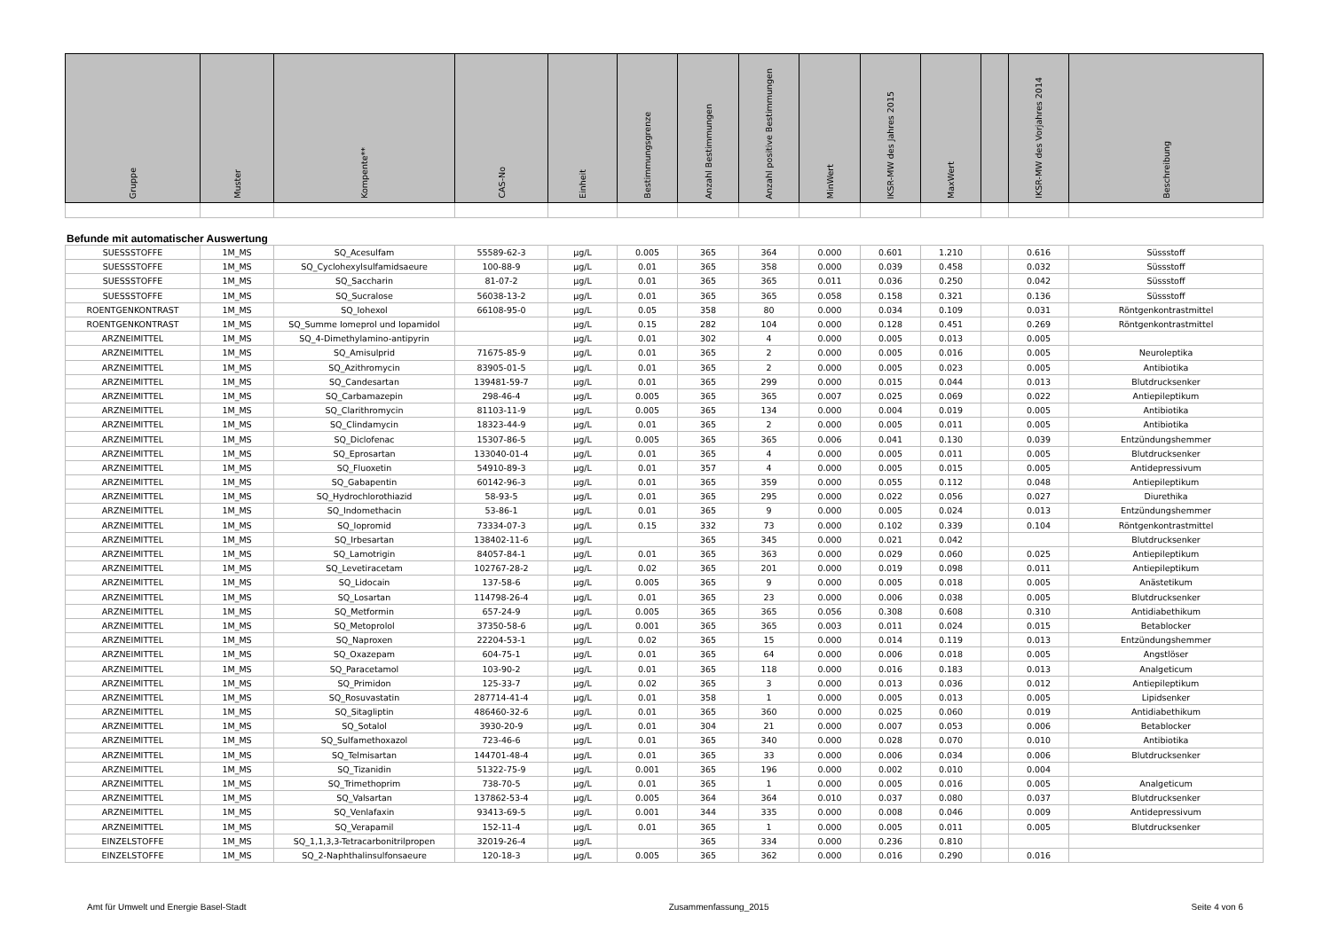| Gruppe | Muster | Kompente** | CAS-No | Einheit | Bestimmungsgrenze | Anzahl Bestimmungen | Anzahl positive Bestimmungen | MinWert | IKSR-MW des Jahres 2015 | MaxWert | | IKSR-MW des Vorjahres 2014 | Beschreibung |
| --- | --- | --- | --- | --- | --- | --- | --- | --- | --- | --- | --- | --- | --- |
Befunde mit automatischer Auswertung
| SUESSSTOFFE | 1M_MS | SQ_Acesulfam | 55589-62-3 | µg/L | 0.005 | 365 | 364 | 0.000 | 0.601 | 1.210 | | 0.616 | Süssstoff |
| SUESSSTOFFE | 1M_MS | SQ_Cyclohexylsulfamidsaeure | 100-88-9 | µg/L | 0.01 | 365 | 358 | 0.000 | 0.039 | 0.458 | | 0.032 | Süssstoff |
| SUESSSTOFFE | 1M_MS | SQ_Saccharin | 81-07-2 | µg/L | 0.01 | 365 | 365 | 0.011 | 0.036 | 0.250 | | 0.042 | Süssstoff |
| SUESSSTOFFE | 1M_MS | SQ_Sucralose | 56038-13-2 | µg/L | 0.01 | 365 | 365 | 0.058 | 0.158 | 0.321 | | 0.136 | Süssstoff |
| ROENTGENKONTRAST | 1M_MS | SQ_Iohexol | 66108-95-0 | µg/L | 0.05 | 358 | 80 | 0.000 | 0.034 | 0.109 | | 0.031 | Röntgenkontrastmittel |
| ROENTGENKONTRAST | 1M_MS | SQ_Summe Iomeprol und Iopamidol | | µg/L | 0.15 | 282 | 104 | 0.000 | 0.128 | 0.451 | | 0.269 | Röntgenkontrastmittel |
| ARZNEIMITTEL | 1M_MS | SQ_4-Dimethylamino-antipyrin | | µg/L | 0.01 | 302 | 4 | 0.000 | 0.005 | 0.013 | | 0.005 | |
| ARZNEIMITTEL | 1M_MS | SQ_Amisulprid | 71675-85-9 | µg/L | 0.01 | 365 | 2 | 0.000 | 0.005 | 0.016 | | 0.005 | Neuroleptika |
| ARZNEIMITTEL | 1M_MS | SQ_Azithromycin | 83905-01-5 | µg/L | 0.01 | 365 | 2 | 0.000 | 0.005 | 0.023 | | 0.005 | Antibiotika |
| ARZNEIMITTEL | 1M_MS | SQ_Candesartan | 139481-59-7 | µg/L | 0.01 | 365 | 299 | 0.000 | 0.015 | 0.044 | | 0.013 | Blutdrucksenker |
| ARZNEIMITTEL | 1M_MS | SQ_Carbamazepin | 298-46-4 | µg/L | 0.005 | 365 | 365 | 0.007 | 0.025 | 0.069 | | 0.022 | Antiepileptikum |
| ARZNEIMITTEL | 1M_MS | SQ_Clarithromycin | 81103-11-9 | µg/L | 0.005 | 365 | 134 | 0.000 | 0.004 | 0.019 | | 0.005 | Antibiotika |
| ARZNEIMITTEL | 1M_MS | SQ_Clindamycin | 18323-44-9 | µg/L | 0.01 | 365 | 2 | 0.000 | 0.005 | 0.011 | | 0.005 | Antibiotika |
| ARZNEIMITTEL | 1M_MS | SQ_Diclofenac | 15307-86-5 | µg/L | 0.005 | 365 | 365 | 0.006 | 0.041 | 0.130 | | 0.039 | Entzündungshemmer |
| ARZNEIMITTEL | 1M_MS | SQ_Eprosartan | 133040-01-4 | µg/L | 0.01 | 365 | 4 | 0.000 | 0.005 | 0.011 | | 0.005 | Blutdrucksenker |
| ARZNEIMITTEL | 1M_MS | SQ_Fluoxetin | 54910-89-3 | µg/L | 0.01 | 357 | 4 | 0.000 | 0.005 | 0.015 | | 0.005 | Antidepressivum |
| ARZNEIMITTEL | 1M_MS | SQ_Gabapentin | 60142-96-3 | µg/L | 0.01 | 365 | 359 | 0.000 | 0.055 | 0.112 | | 0.048 | Antiepileptikum |
| ARZNEIMITTEL | 1M_MS | SQ_Hydrochlorothiazid | 58-93-5 | µg/L | 0.01 | 365 | 295 | 0.000 | 0.022 | 0.056 | | 0.027 | Diurethika |
| ARZNEIMITTEL | 1M_MS | SQ_Indomethacin | 53-86-1 | µg/L | 0.01 | 365 | 9 | 0.000 | 0.005 | 0.024 | | 0.013 | Entzündungshemmer |
| ARZNEIMITTEL | 1M_MS | SQ_Iopromid | 73334-07-3 | µg/L | 0.15 | 332 | 73 | 0.000 | 0.102 | 0.339 | | 0.104 | Röntgenkontrastmittel |
| ARZNEIMITTEL | 1M_MS | SQ_Irbesartan | 138402-11-6 | µg/L | | 365 | 345 | 0.000 | 0.021 | 0.042 | | | Blutdrucksenker |
| ARZNEIMITTEL | 1M_MS | SQ_Lamotrigin | 84057-84-1 | µg/L | 0.01 | 365 | 363 | 0.000 | 0.029 | 0.060 | | 0.025 | Antiepileptikum |
| ARZNEIMITTEL | 1M_MS | SQ_Levetiracetam | 102767-28-2 | µg/L | 0.02 | 365 | 201 | 0.000 | 0.019 | 0.098 | | 0.011 | Antiepileptikum |
| ARZNEIMITTEL | 1M_MS | SQ_Lidocain | 137-58-6 | µg/L | 0.005 | 365 | 9 | 0.000 | 0.005 | 0.018 | | 0.005 | Anästetikum |
| ARZNEIMITTEL | 1M_MS | SQ_Losartan | 114798-26-4 | µg/L | 0.01 | 365 | 23 | 0.000 | 0.006 | 0.038 | | 0.005 | Blutdrucksenker |
| ARZNEIMITTEL | 1M_MS | SQ_Metformin | 657-24-9 | µg/L | 0.005 | 365 | 365 | 0.056 | 0.308 | 0.608 | | 0.310 | Antidiabethikum |
| ARZNEIMITTEL | 1M_MS | SQ_Metoprolol | 37350-58-6 | µg/L | 0.001 | 365 | 365 | 0.003 | 0.011 | 0.024 | | 0.015 | Betablocker |
| ARZNEIMITTEL | 1M_MS | SQ_Naproxen | 22204-53-1 | µg/L | 0.02 | 365 | 15 | 0.000 | 0.014 | 0.119 | | 0.013 | Entzündungshemmer |
| ARZNEIMITTEL | 1M_MS | SQ_Oxazepam | 604-75-1 | µg/L | 0.01 | 365 | 64 | 0.000 | 0.006 | 0.018 | | 0.005 | Angstlöser |
| ARZNEIMITTEL | 1M_MS | SQ_Paracetamol | 103-90-2 | µg/L | 0.01 | 365 | 118 | 0.000 | 0.016 | 0.183 | | 0.013 | Analgeticum |
| ARZNEIMITTEL | 1M_MS | SQ_Primidon | 125-33-7 | µg/L | 0.02 | 365 | 3 | 0.000 | 0.013 | 0.036 | | 0.012 | Antiepileptikum |
| ARZNEIMITTEL | 1M_MS | SQ_Rosuvastatin | 287714-41-4 | µg/L | 0.01 | 358 | 1 | 0.000 | 0.005 | 0.013 | | 0.005 | Lipidsenker |
| ARZNEIMITTEL | 1M_MS | SQ_Sitagliptin | 486460-32-6 | µg/L | 0.01 | 365 | 360 | 0.000 | 0.025 | 0.060 | | 0.019 | Antidiabethikum |
| ARZNEIMITTEL | 1M_MS | SQ_Sotalol | 3930-20-9 | µg/L | 0.01 | 304 | 21 | 0.000 | 0.007 | 0.053 | | 0.006 | Betablocker |
| ARZNEIMITTEL | 1M_MS | SQ_Sulfamethoxazol | 723-46-6 | µg/L | 0.01 | 365 | 340 | 0.000 | 0.028 | 0.070 | | 0.010 | Antibiotika |
| ARZNEIMITTEL | 1M_MS | SQ_Telmisartan | 144701-48-4 | µg/L | 0.01 | 365 | 33 | 0.000 | 0.006 | 0.034 | | 0.006 | Blutdrucksenker |
| ARZNEIMITTEL | 1M_MS | SQ_Tizanidin | 51322-75-9 | µg/L | 0.001 | 365 | 196 | 0.000 | 0.002 | 0.010 | | 0.004 | |
| ARZNEIMITTEL | 1M_MS | SQ_Trimethoprim | 738-70-5 | µg/L | 0.01 | 365 | 1 | 0.000 | 0.005 | 0.016 | | 0.005 | Analgeticum |
| ARZNEIMITTEL | 1M_MS | SQ_Valsartan | 137862-53-4 | µg/L | 0.005 | 364 | 364 | 0.010 | 0.037 | 0.080 | | 0.037 | Blutdrucksenker |
| ARZNEIMITTEL | 1M_MS | SQ_Venlafaxin | 93413-69-5 | µg/L | 0.001 | 344 | 335 | 0.000 | 0.008 | 0.046 | | 0.009 | Antidepressivum |
| ARZNEIMITTEL | 1M_MS | SQ_Verapamil | 152-11-4 | µg/L | 0.01 | 365 | 1 | 0.000 | 0.005 | 0.011 | | 0.005 | Blutdrucksenker |
| EINZELSTOFFE | 1M_MS | SQ_1,1,3,3-Tetracarbonitrilpropen | 32019-26-4 | µg/L | | 365 | 334 | 0.000 | 0.236 | 0.810 | | | |
| EINZELSTOFFE | 1M_MS | SQ_2-Naphthalinsulfonsaeure | 120-18-3 | µg/L | 0.005 | 365 | 362 | 0.000 | 0.016 | 0.290 | | 0.016 | |
Amt für Umwelt und Energie Basel-Stadt Zusammenfassung_2015 Seite 4 von 6